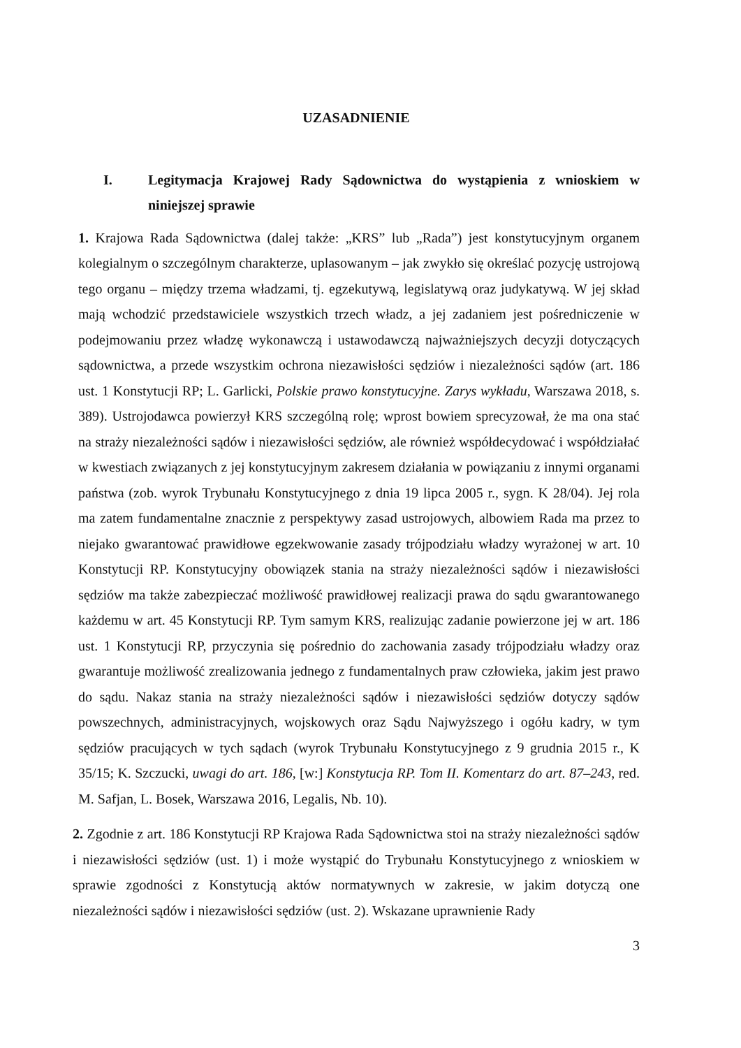UZASADNIENIE
I. Legitymacja Krajowej Rady Sądownictwa do wystąpienia z wnioskiem w niniejszej sprawie
1. Krajowa Rada Sądownictwa (dalej także: „KRS” lub „Rada”) jest konstytucyjnym organem kolegialnym o szczególnym charakterze, uplasowanym – jak zwykło się określać pozycję ustrojową tego organu – między trzema władzami, tj. egzekutywą, legislatywą oraz judykatywą. W jej skład mają wchodzić przedstawiciele wszystkich trzech władz, a jej zadaniem jest pośredniczenie w podejmowaniu przez władzę wykonawczą i ustawodawczą najważniejszych decyzji dotyczących sądownictwa, a przede wszystkim ochrona niezawisłości sędziów i niezależności sądów (art. 186 ust. 1 Konstytucji RP; L. Garlicki, Polskie prawo konstytucyjne. Zarys wykładu, Warszawa 2018, s. 389). Ustrojodawca powierzył KRS szczególną rolę; wprost bowiem sprecyzował, że ma ona stać na straży niezależności sądów i niezawisłości sędziów, ale również współdecydować i współdziałać w kwestiach związanych z jej konstytucyjnym zakresem działania w powiązaniu z innymi organami państwa (zob. wyrok Trybunału Konstytucyjnego z dnia 19 lipca 2005 r., sygn. K 28/04). Jej rola ma zatem fundamentalne znacznie z perspektywy zasad ustrojowych, albowiem Rada ma przez to niejako gwarantować prawidłowe egzekwowanie zasady trójpodziału władzy wyrażonej w art. 10 Konstytucji RP. Konstytucyjny obowiązek stania na straży niezależności sądów i niezawisłości sędziów ma także zabezpieczać możliwość prawidłowej realizacji prawa do sądu gwarantowanego każdemu w art. 45 Konstytucji RP. Tym samym KRS, realizując zadanie powierzone jej w art. 186 ust. 1 Konstytucji RP, przyczynia się pośrednio do zachowania zasady trójpodziału władzy oraz gwarantuje możliwość zrealizowania jednego z fundamentalnych praw człowieka, jakim jest prawo do sądu. Nakaz stania na straży niezależności sądów i niezawisłości sędziów dotyczy sądów powszechnych, administracyjnych, wojskowych oraz Sądu Najwyższego i ogółu kadry, w tym sędziów pracujących w tych sądach (wyrok Trybunału Konstytucyjnego z 9 grudnia 2015 r., K 35/15; K. Szczucki, uwagi do art. 186, [w:] Konstytucja RP. Tom II. Komentarz do art. 87–243, red. M. Safjan, L. Bosek, Warszawa 2016, Legalis, Nb. 10).
2. Zgodnie z art. 186 Konstytucji RP Krajowa Rada Sądownictwa stoi na straży niezależności sądów i niezawisłości sędziów (ust. 1) i może wystąpić do Trybunału Konstytucyjnego z wnioskiem w sprawie zgodności z Konstytucją aktów normatywnych w zakresie, w jakim dotyczą one niezależności sądów i niezawisłości sędziów (ust. 2). Wskazane uprawnienie Rady
3